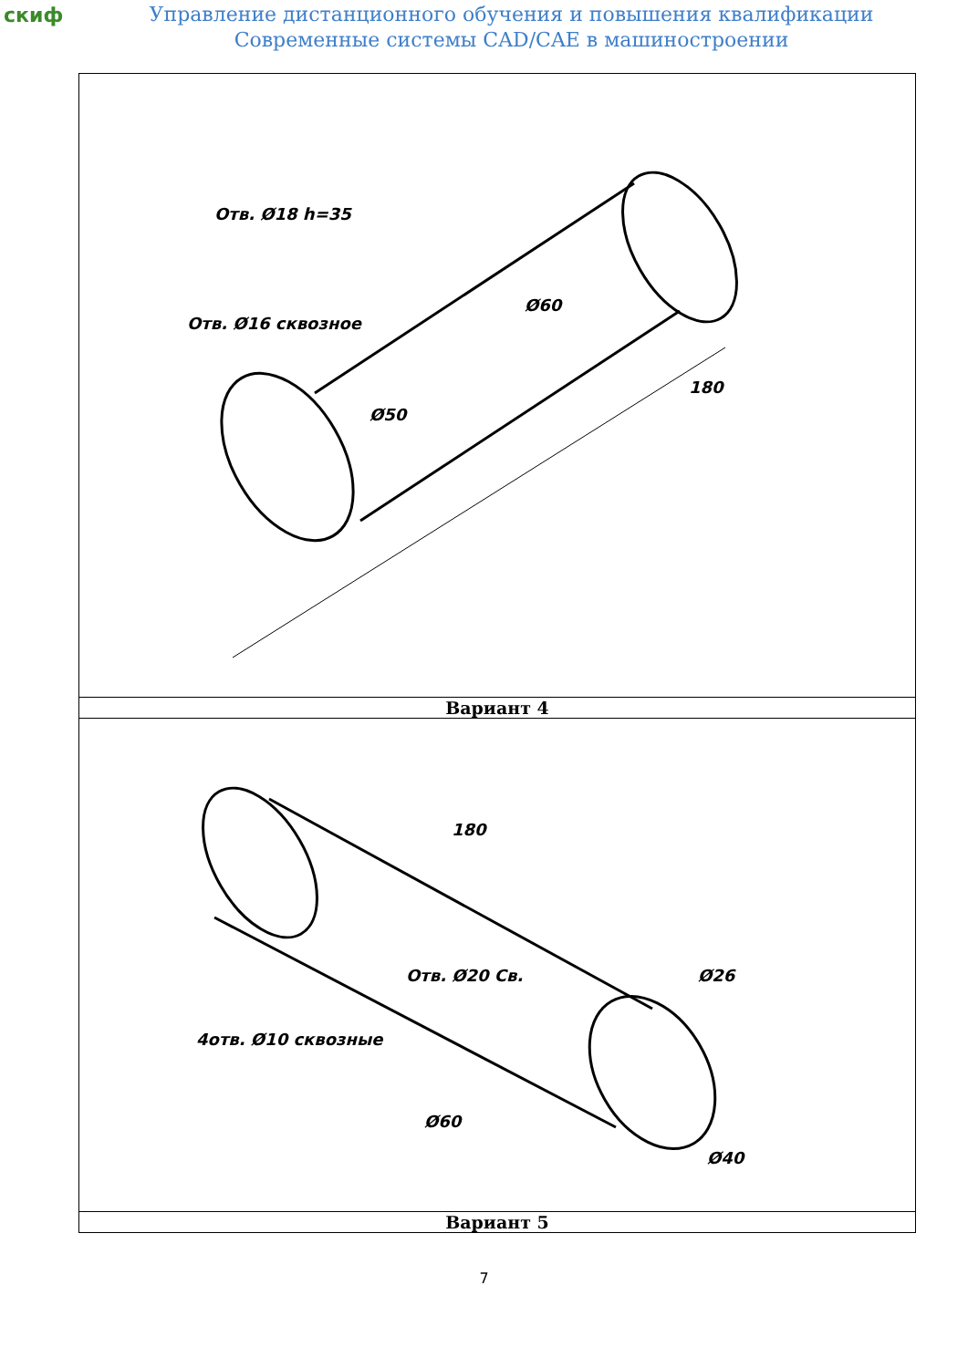скиф
Управление дистанционного обучения и повышения квалификации
Современные системы CAD/CAE в машиностроении
| Отв. Ø18 h=35 Отв. Ø16 сквозное 180 Ø60 Ø50 |
| Вариант 4 |
| 4отв. Ø10 сквозные 180 Ø26 Ø60 Ø40 Отв. Ø20 Св. |
| Вариант 5 |
7